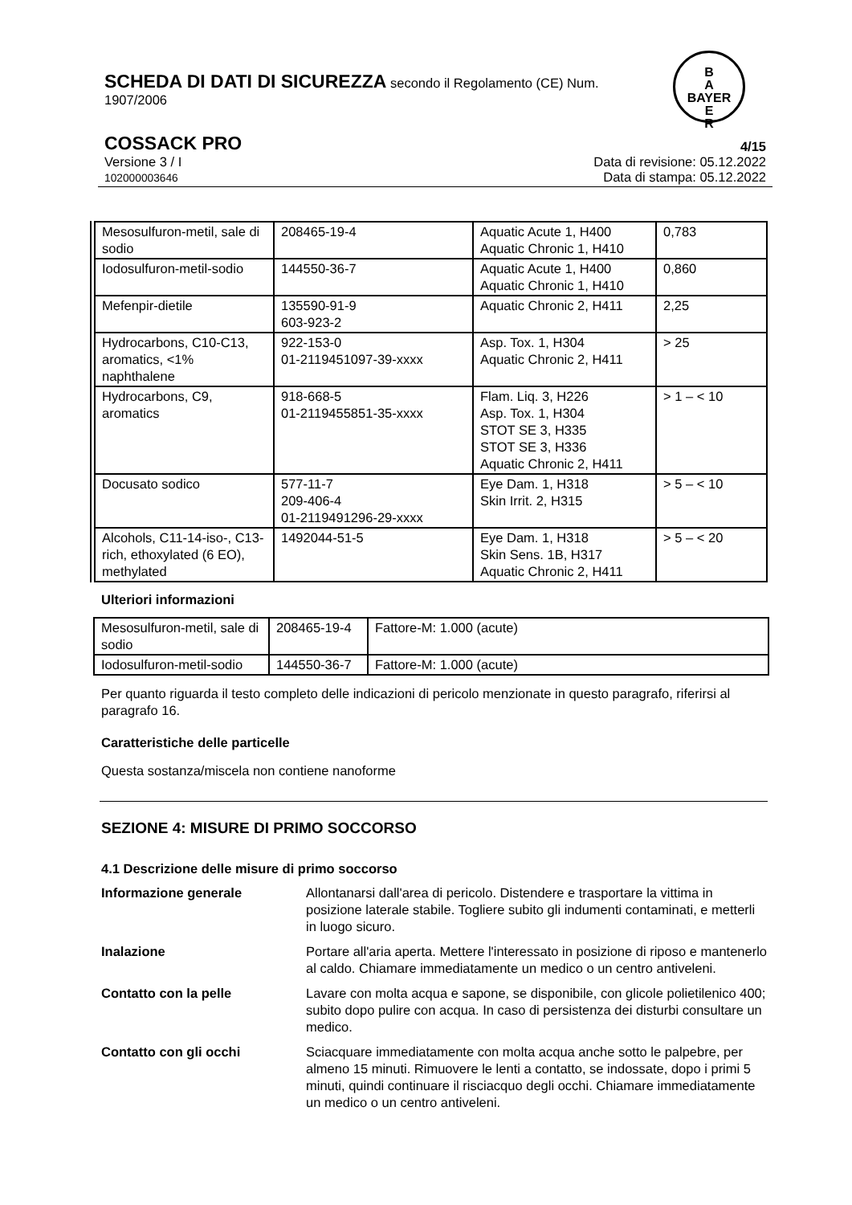SCHEDA DI DATI DI SICUREZZA secondo il Regolamento (CE) Num. 1907/2006
B
A
BAYER
E
R
COSSACK PRO 4/15
Versione 3 / I
102000003646 Data di revisione: 05.12.2022
Data di stampa: 05.12.2022
| Mesosulfuron-metil, sale di sodio | 208465-19-4 | Aquatic Acute 1, H400 Aquatic Chronic 1, H410 | 0,783 |
| Iodosulfuron-metil-sodio | 144550-36-7 | Aquatic Acute 1, H400 Aquatic Chronic 1, H410 | 0,860 |
| Mefenpir-dietile | 135590-91-9 603-923-2 | Aquatic Chronic 2, H411 | 2,25 |
| Hydrocarbons, C10-C13, aromatics, <1% naphthalene | 922-153-0 01-2119451097-39-xxxx | Asp. Tox. 1, H304 Aquatic Chronic 2, H411 | > 25 |
| Hydrocarbons, C9, aromatics | 918-668-5 01-2119455851-35-xxxx | Flam. Liq. 3, H226 Asp. Tox. 1, H304 STOT SE 3, H335 STOT SE 3, H336 Aquatic Chronic 2, H411 | > 1 – < 10 |
| Docusato sodico | 577-11-7 209-406-4 01-2119491296-29-xxxx | Eye Dam. 1, H318 Skin Irrit. 2, H315 | > 5 – < 10 |
| Alcohols, C11-14-iso-, C13-rich, ethoxylated (6 EO), methylated | 1492044-51-5 | Eye Dam. 1, H318 Skin Sens. 1B, H317 Aquatic Chronic 2, H411 | > 5 – < 20 |
Ulteriori informazioni
| Mesosulfuron-metil, sale di sodio | 208465-19-4 | Fattore-M: 1.000 (acute) |
| Iodosulfuron-metil-sodio | 144550-36-7 | Fattore-M: 1.000 (acute) |
Per quanto riguarda il testo completo delle indicazioni di pericolo menzionate in questo paragrafo, riferirsi al paragrafo 16.
Caratteristiche delle particelle
Questa sostanza/miscela non contiene nanoforme
SEZIONE 4: MISURE DI PRIMO SOCCORSO
4.1 Descrizione delle misure di primo soccorso
Informazione generale Allontanarsi dall'area di pericolo. Distendere e trasportare la vittima in posizione laterale stabile. Togliere subito gli indumenti contaminati, e metterli in luogo sicuro.
Inalazione Portare all'aria aperta. Mettere l'interessato in posizione di riposo e mantenerlo al caldo. Chiamare immediatamente un medico o un centro antiveleni.
Contatto con la pelle Lavare con molta acqua e sapone, se disponibile, con glicole polietilenico 400; subito dopo pulire con acqua. In caso di persistenza dei disturbi consultare un medico.
Contatto con gli occhi Sciacquare immediatamente con molta acqua anche sotto le palpebre, per almeno 15 minuti. Rimuovere le lenti a contatto, se indossate, dopo i primi 5 minuti, quindi continuare il risciacquo degli occhi. Chiamare immediatamente un medico o un centro antiveleni.